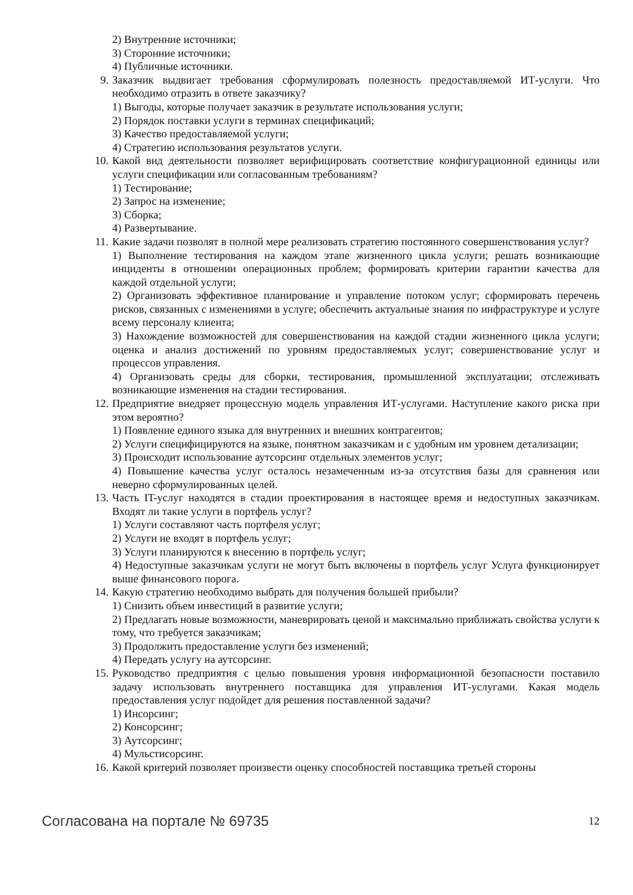2) Внутренние источники;
3) Сторонние источники;
4) Публичные источники.
9. Заказчик выдвигает требования сформулировать полезность предоставляемой ИТ-услуги. Что необходимо отразить в ответе заказчику?
1) Выгоды, которые получает заказчик в результате использования услуги;
2) Порядок поставки услуги в терминах спецификаций;
3) Качество предоставляемой услуги;
4) Стратегию использования результатов услуги.
10. Какой вид деятельности позволяет верифицировать соответствие конфигурационной единицы или услуги спецификации или согласованным требованиям?
1) Тестирование;
2) Запрос на изменение;
3) Сборка;
4) Развертывание.
11. Какие задачи позволят в полной мере реализовать стратегию постоянного совершенствования услуг?
1) Выполнение тестирования на каждом этапе жизненного цикла услуги; решать возникающие инциденты в отношении операционных проблем; формировать критерии гарантии качества для каждой отдельной услуги;
2) Организовать эффективное планирование и управление потоком услуг; сформировать перечень рисков, связанных с изменениями в услуге; обеспечить актуальные знания по инфраструктуре и услуге всему персоналу клиента;
3) Нахождение возможностей для совершенствования на каждой стадии жизненного цикла услуги; оценка и анализ достижений по уровням предоставляемых услуг; совершенствование услуг и процессов управления.
4) Организовать среды для сборки, тестирования, промышленной эксплуатации; отслеживать возникающие изменения на стадии тестирования.
12. Предприятие внедряет процессную модель управления ИТ-услугами. Наступление какого риска при этом вероятно?
1) Появление единого языка для внутренних и внешних контрагентов;
2) Услуги специфицируются на языке, понятном заказчикам и с удобным им уровнем детализации;
3) Происходит использование аутсорсинг отдельных элементов услуг;
4) Повышение качества услуг осталось незамеченным из-за отсутствия базы для сравнения или неверно сформулированных целей.
13. Часть IT-услуг находятся в стадии проектирования в настоящее время и недоступных заказчикам. Входят ли такие услуги в портфель услуг?
1) Услуги составляют часть портфеля услуг;
2) Услуги не входят в портфель услуг;
3) Услуги планируются к внесению в портфель услуг;
4) Недоступные заказчикам услуги не могут быть включены в портфель услуг Услуга функционирует выше финансового порога.
14. Какую стратегию необходимо выбрать для получения большей прибыли?
1) Снизить объем инвестиций в развитие услуги;
2) Предлагать новые возможности, маневрировать ценой и максимально приближать свойства услуги к тому, что требуется заказчикам;
3) Продолжить предоставление услуги без изменений;
4) Передать услугу на аутсорсинг.
15. Руководство предприятия с целью повышения уровня информационной безопасности поставило задачу использовать внутреннего поставщика для управления ИТ-услугами. Какая модель предоставления услуг подойдет для решения поставленной задачи?
1) Инсорсинг;
2) Консорсинг;
3) Аутсорсинг;
4) Мульстисорсинг.
16. Какой критерий позволяет произвести оценку способностей поставщика третьей стороны
Согласована на портале № 69735 12